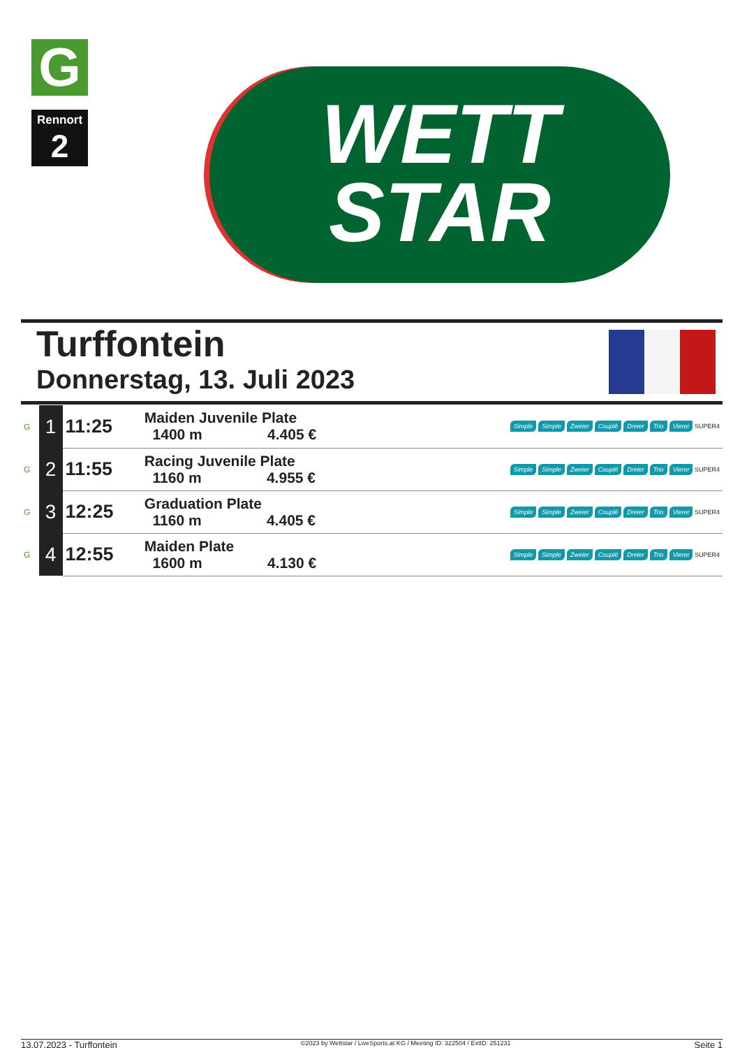G
Rennort
2
WETT
STAR
Turffontein
Donnerstag, 13. Juli 2023
| G | 1 | 11:25 | Maiden Juvenile Plate 1400 m 4.405 € | Simple Simple Zweier Couplé Dreier Trio Vierer SUPER4 |
| G | 2 | 11:55 | Racing Juvenile Plate 1160 m 4.955 € | Simple Simple Zweier Couplé Dreier Trio Vierer SUPER4 |
| G | 3 | 12:25 | Graduation Plate 1160 m 4.405 € | Simple Simple Zweier Couplé Dreier Trio Vierer SUPER4 |
| G | 4 | 12:55 | Maiden Plate 1600 m 4.130 € | Simple Simple Zweier Couplé Dreier Trio Vierer SUPER4 |
13.07.2023 - Turffontein ©2023 by Wettstar / LiveSports.at KG / Meeting ID: 322504 / ExtID: 251231 Seite 1